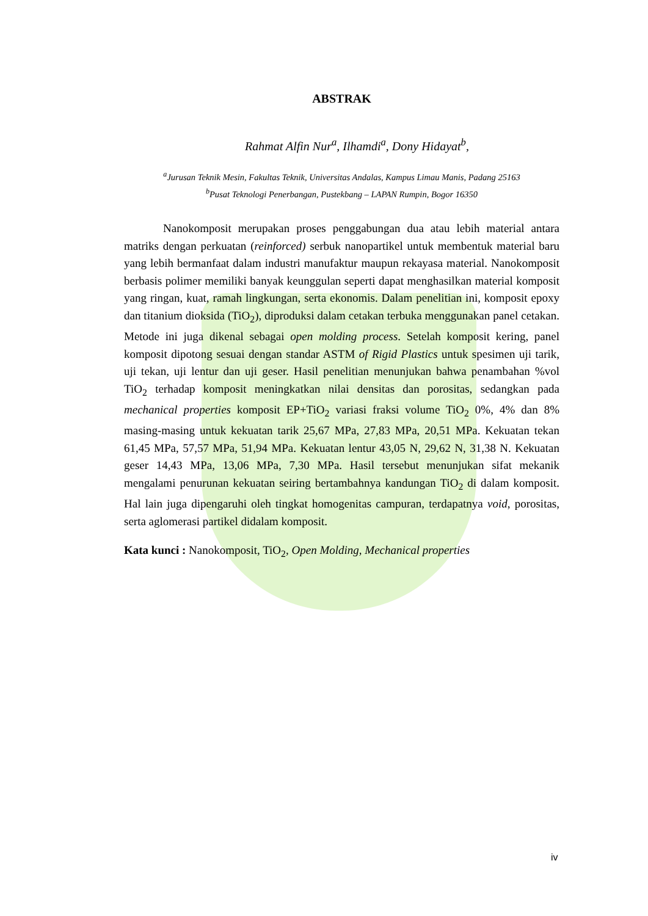ABSTRAK
Rahmat Alfin Nur<sup>a</sup>, Ilhamdi<sup>a</sup>, Dony Hidayat<sup>b</sup>,
<sup>a</sup> Jurusan Teknik Mesin, Fakultas Teknik, Universitas Andalas, Kampus Limau Manis, Padang 25163
<sup>b</sup> Pusat Teknologi Penerbangan, Pustekbang – LAPAN Rumpin, Bogor 16350
Nanokomposit merupakan proses penggabungan dua atau lebih material antara matriks dengan perkuatan (reinforced) serbuk nanopartikel untuk membentuk material baru yang lebih bermanfaat dalam industri manufaktur maupun rekayasa material. Nanokomposit berbasis polimer memiliki banyak keunggulan seperti dapat menghasilkan material komposit yang ringan, kuat, ramah lingkungan, serta ekonomis. Dalam penelitian ini, komposit epoxy dan titanium dioksida (TiO<sub>2</sub>), diproduksi dalam cetakan terbuka menggunakan panel cetakan. Metode ini juga dikenal sebagai open molding process. Setelah komposit kering, panel komposit dipotong sesuai dengan standar ASTM of Rigid Plastics untuk spesimen uji tarik, uji tekan, uji lentur dan uji geser. Hasil penelitian menunjukan bahwa penambahan %vol TiO<sub>2</sub> terhadap komposit meningkatkan nilai densitas dan porositas, sedangkan pada mechanical properties komposit EP+TiO<sub>2</sub> variasi fraksi volume TiO<sub>2</sub> 0%, 4% dan 8% masing-masing untuk kekuatan tarik 25,67 MPa, 27,83 MPa, 20,51 MPa. Kekuatan tekan 61,45 MPa, 57,57 MPa, 51,94 MPa. Kekuatan lentur 43,05 N, 29,62 N, 31,38 N. Kekuatan geser 14,43 MPa, 13,06 MPa, 7,30 MPa. Hasil tersebut menunjukan sifat mekanik mengalami penurunan kekuatan seiring bertambahnya kandungan TiO<sub>2</sub> di dalam komposit. Hal lain juga dipengaruhi oleh tingkat homogenitas campuran, terdapatnya void, porositas, serta aglomerasi partikel didalam komposit.
Kata kunci : Nanokomposit, TiO<sub>2</sub>, Open Molding, Mechanical properties
iv